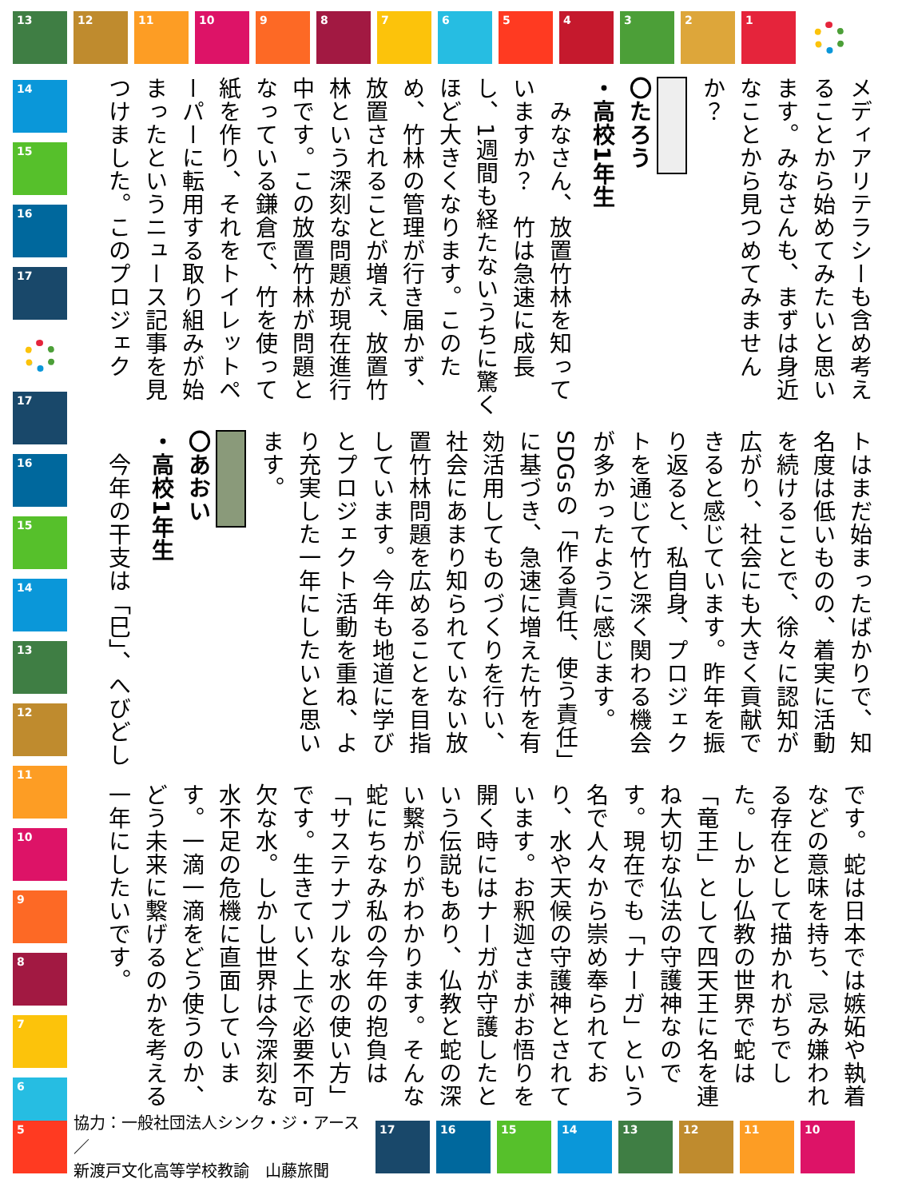13 12 11 10 9 8 7 6 5 4 3 2 1
14
15
16
17
17
16
15
14
13
12
11
10
9
8
7
6
メディアリテラシーも含め考えることから始めてみたいと思います。みなさんも、まずは身近なことから見つめてみませんか？
〇たろう
・高校1年生
　みなさん、放置竹林を知っていますか？　竹は急速に成長し、1週間も経たないうちに驚くほど大きくなります。このため、竹林の管理が行き届かず、放置されることが増え、放置竹林という深刻な問題が現在進行中です。この放置竹林が問題となっている鎌倉で、竹を使って紙を作り、それをトイレットペーパーに転用する取り組みが始まったというニュース記事を見つけました。このプロジェク
トはまだ始まったばかりで、知名度は低いものの、着実に活動を続けることで、徐々に認知が広がり、社会にも大きく貢献できると感じています。昨年を振り返ると、私自身、プロジェクトを通じて竹と深く関わる機会が多かったように感じます。SDGsの「作る責任、使う責任」に基づき、急速に増えた竹を有効活用してものづくりを行い、社会にあまり知られていない放置竹林問題を広めることを目指しています。今年も地道に学びとプロジェクト活動を重ね、より充実した一年にしたいと思います。
〇あおい
・高校1年生
　今年の干支は「巳」、へびどし
です。蛇は日本では嫉妬や執着などの意味を持ち、忌み嫌われる存在として描かれがちでした。しかし仏教の世界で蛇は「竜王」として四天王に名を連ね大切な仏法の守護神なのです。現在でも「ナーガ」という名で人々から崇め奉られており、水や天候の守護神とされています。お釈迦さまがお悟りを開く時にはナーガが守護したという伝説もあり、仏教と蛇の深い繋がりがわかります。そんな蛇にちなみ私の今年の抱負は「サステナブルな水の使い方」です。生きていく上で必要不可欠な水。しかし世界は今深刻な水不足の危機に直面しています。一滴一滴をどう使うのか、どう未来に繋げるのかを考える一年にしたいです。
5
協力：一般社団法人シンク・ジ・アース／
新渡戸文化高等学校教諭　山藤旅聞
17 16 15 14 13 12 11 10